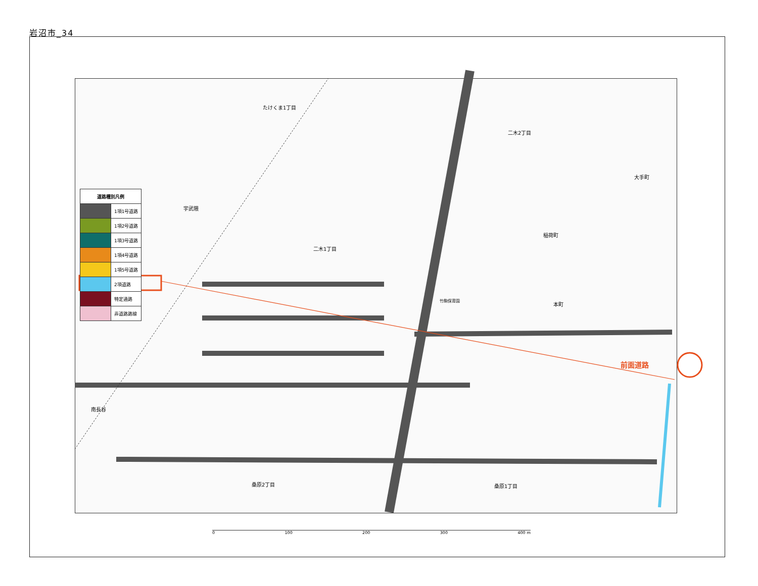岩沼市_34
| 道路種別凡例 | |
| --- | --- |
| | 1項1号道路 |
| | 1項2号道路 |
| | 1項3号道路 |
| | 1項4号道路 |
| | 1項5号道路 |
| | 2項道路 |
| | 特定通路 |
| | 非道路路線 |
たけくま1丁目
二木2丁目
大手町
宇武隈
稲荷町
二木1丁目
竹駒保育園
本町
前面道路
南長谷
桑原2丁目 桑原1丁目
0 100 200 300 400 m